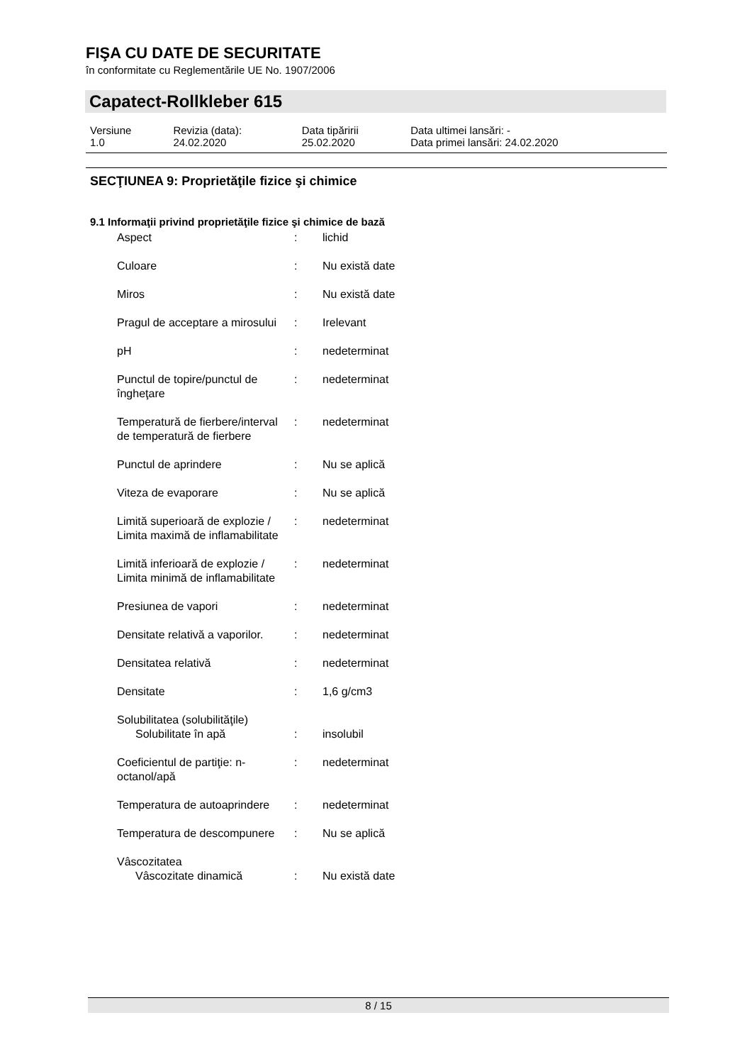FIŞA CU DATE DE SECURITATE
în conformitate cu Reglementările UE No. 1907/2006
Capatect-Rollkleber 615
| Versiune 1.0 | Revizia (data): 24.02.2020 | Data tipăririi 25.02.2020 | Data ultimei lansări: - Data primei lansări: 24.02.2020 |
SECŢIUNEA 9: Proprietăţile fizice şi chimice
9.1 Informaţii privind proprietăţile fizice şi chimice de bază
| Aspect | : | lichid |
| Culoare | : | Nu există date |
| Miros | : | Nu există date |
| Pragul de acceptare a mirosului | : | Irelevant |
| pH | : | nedeterminat |
| Punctul de topire/punctul de îngheţare | : | nedeterminat |
| Temperatură de fierbere/interval de temperatură de fierbere | : | nedeterminat |
| Punctul de aprindere | : | Nu se aplică |
| Viteza de evaporare | : | Nu se aplică |
| Limită superioară de explozie / Limita maximă de inflamabilitate | : | nedeterminat |
| Limită inferioară de explozie / Limita minimă de inflamabilitate | : | nedeterminat |
| Presiunea de vapori | : | nedeterminat |
| Densitate relativă a vaporilor. | : | nedeterminat |
| Densitatea relativă | : | nedeterminat |
| Densitate | : | 1,6 g/cm3 |
| Solubilitatea (solubilităţile) Solubilitate în apă | : | insolubil |
| Coeficientul de partiţie: n-octanol/apă | : | nedeterminat |
| Temperatura de autoaprindere | : | nedeterminat |
| Temperatura de descompunere | : | Nu se aplică |
| Vâscozitatea Vâscozitate dinamică | : | Nu există date |
8 / 15